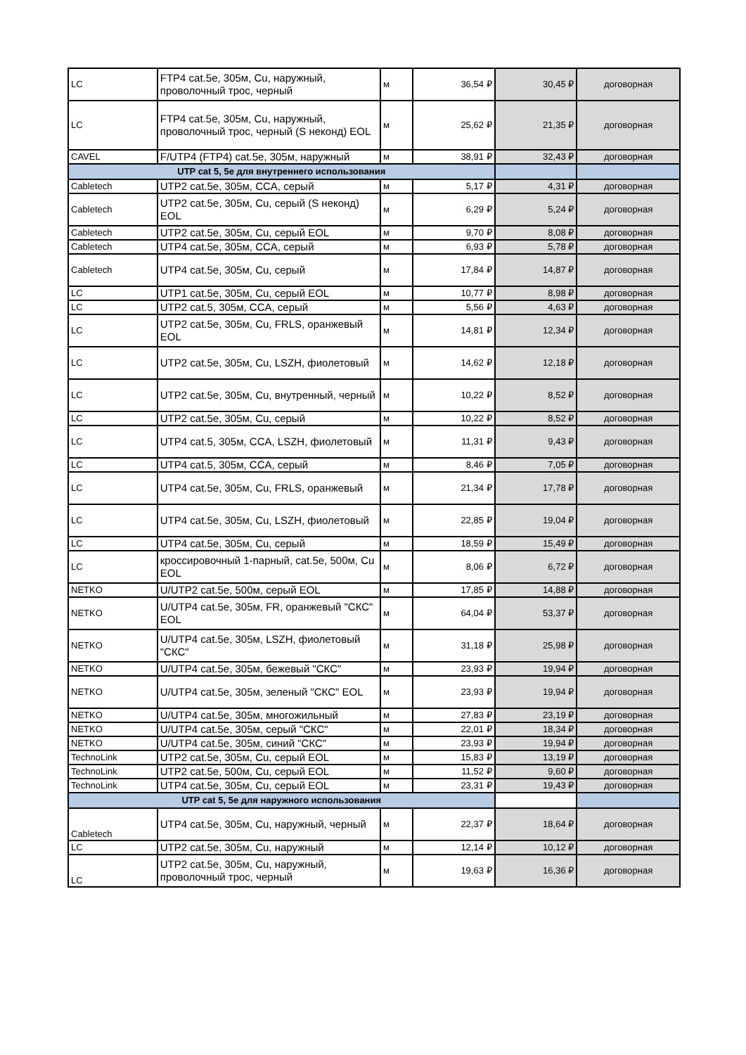| LC | FTP4 cat.5e, 305м, Cu, наружный, проволочный трос, черный | м | 36,54 ₽ | 30,45 ₽ | договорная |
| LC | FTP4 cat.5e, 305м, Cu, наружный, проволочный трос, черный (S неконд) EOL | м | 25,62 ₽ | 21,35 ₽ | договорная |
| CAVEL | F/UTP4 (FTP4) cat.5e, 305м, наружный | м | 38,91 ₽ | 32,43 ₽ | договорная |
| UTP cat 5, 5e для внутреннего использования | | | | | |
| Cabletech | UTP2 cat.5e, 305м, CCA, серый | м | 5,17 ₽ | 4,31 ₽ | договорная |
| Cabletech | UTP2 cat.5e, 305м, Cu, серый (S неконд) EOL | м | 6,29 ₽ | 5,24 ₽ | договорная |
| Cabletech | UTP2 cat.5e, 305м, Cu, серый EOL | м | 9,70 ₽ | 8,08 ₽ | договорная |
| Cabletech | UTP4 cat.5e, 305м, CCA, серый | м | 6,93 ₽ | 5,78 ₽ | договорная |
| Cabletech | UTP4 cat.5e, 305м, Cu, серый | м | 17,84 ₽ | 14,87 ₽ | договорная |
| LC | UTP1 cat.5e, 305м, Cu, серый EOL | м | 10,77 ₽ | 8,98 ₽ | договорная |
| LC | UTP2 cat.5, 305м, CCA, серый | м | 5,56 ₽ | 4,63 ₽ | договорная |
| LC | UTP2 cat.5e, 305м, Cu, FRLS, оранжевый EOL | м | 14,81 ₽ | 12,34 ₽ | договорная |
| LC | UTP2 cat.5e, 305м, Cu, LSZH, фиолетовый | м | 14,62 ₽ | 12,18 ₽ | договорная |
| LC | UTP2 cat.5e, 305м, Cu, внутренный, черный | м | 10,22 ₽ | 8,52 ₽ | договорная |
| LC | UTP2 cat.5e, 305м, Cu, серый | м | 10,22 ₽ | 8,52 ₽ | договорная |
| LC | UTP4 cat.5, 305м, CCA, LSZH, фиолетовый | м | 11,31 ₽ | 9,43 ₽ | договорная |
| LC | UTP4 cat.5, 305м, CCA, серый | м | 8,46 ₽ | 7,05 ₽ | договорная |
| LC | UTP4 cat.5e, 305м, Cu, FRLS, оранжевый | м | 21,34 ₽ | 17,78 ₽ | договорная |
| LC | UTP4 cat.5e, 305м, Cu, LSZH, фиолетовый | м | 22,85 ₽ | 19,04 ₽ | договорная |
| LC | UTP4 cat.5e, 305м, Cu, серый | м | 18,59 ₽ | 15,49 ₽ | договорная |
| LC | кроссировочный 1-парный, cat.5e, 500м, Cu EOL | м | 8,06 ₽ | 6,72 ₽ | договорная |
| NETKO | U/UTP2 cat.5e, 500м, серый EOL | м | 17,85 ₽ | 14,88 ₽ | договорная |
| NETKO | U/UTP4 cat.5e, 305м, FR, оранжевый "СКС" EOL | м | 64,04 ₽ | 53,37 ₽ | договорная |
| NETKO | U/UTP4 cat.5e, 305м, LSZH, фиолетовый "СКС" | м | 31,18 ₽ | 25,98 ₽ | договорная |
| NETKO | U/UTP4 cat.5e, 305м, бежевый "СКС" | м | 23,93 ₽ | 19,94 ₽ | договорная |
| NETKO | U/UTP4 cat.5e, 305м, зеленый "СКС" EOL | м | 23,93 ₽ | 19,94 ₽ | договорная |
| NETKO | U/UTP4 cat.5e, 305м, многожильный | м | 27,83 ₽ | 23,19 ₽ | договорная |
| NETKO | U/UTP4 cat.5e, 305м, серый "СКС" | м | 22,01 ₽ | 18,34 ₽ | договорная |
| NETKO | U/UTP4 cat.5e, 305м, синий "СКС" | м | 23,93 ₽ | 19,94 ₽ | договорная |
| TechnoLink | UTP2 cat.5e, 305м, Cu, серый EOL | м | 15,83 ₽ | 13,19 ₽ | договорная |
| TechnoLink | UTP2 cat.5e, 500м, Cu, серый EOL | м | 11,52 ₽ | 9,60 ₽ | договорная |
| TechnoLink | UTP4 cat.5e, 305м, Cu, серый EOL | м | 23,31 ₽ | 19,43 ₽ | договорная |
| UTP cat 5, 5e для наружного использования | | | | | |
| Cabletech | UTP4 cat.5e, 305м, Cu, наружный, черный | м | 22,37 ₽ | 18,64 ₽ | договорная |
| LC | UTP2 cat.5e, 305м, Cu, наружный | м | 12,14 ₽ | 10,12 ₽ | договорная |
| LC | UTP2 cat.5e, 305м, Cu, наружный, проволочный трос, черный | м | 19,63 ₽ | 16,36 ₽ | договорная |